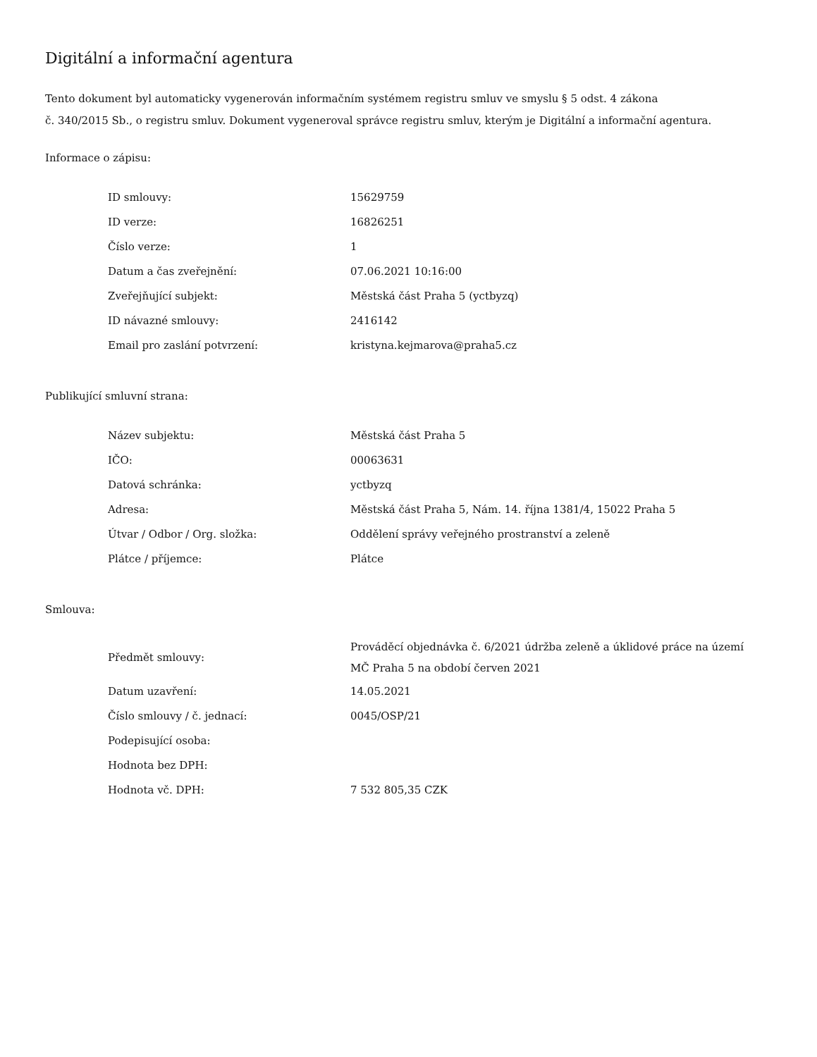Digitální a informační agentura
Tento dokument byl automaticky vygenerován informačním systémem registru smluv ve smyslu § 5 odst. 4 zákona
č. 340/2015 Sb., o registru smluv. Dokument vygeneroval správce registru smluv, kterým je Digitální a informační agentura.
Informace o zápisu:
| ID smlouvy: | 15629759 |
| ID verze: | 16826251 |
| Číslo verze: | 1 |
| Datum a čas zveřejnění: | 07.06.2021 10:16:00 |
| Zveřejňující subjekt: | Městská část Praha 5 (yctbyzq) |
| ID návazné smlouvy: | 2416142 |
| Email pro zaslání potvrzení: | kristyna.kejmarova@praha5.cz |
Publikující smluvní strana:
| Název subjektu: | Městská část Praha 5 |
| IČO: | 00063631 |
| Datová schránka: | yctbyzq |
| Adresa: | Městská část Praha 5, Nám. 14. října 1381/4, 15022 Praha 5 |
| Útvar / Odbor / Org. složka: | Oddělení správy veřejného prostranství a zeleně |
| Plátce / příjemce: | Plátce |
Smlouva:
| Předmět smlouvy: | Prováděcí objednávka č. 6/2021 údržba zeleně a úklidové práce na území MČ Praha 5 na období červen 2021 |
| Datum uzavření: | 14.05.2021 |
| Číslo smlouvy / č. jednací: | 0045/OSP/21 |
| Podepisující osoba: | |
| Hodnota bez DPH: | |
| Hodnota vč. DPH: | 7 532 805,35 CZK |